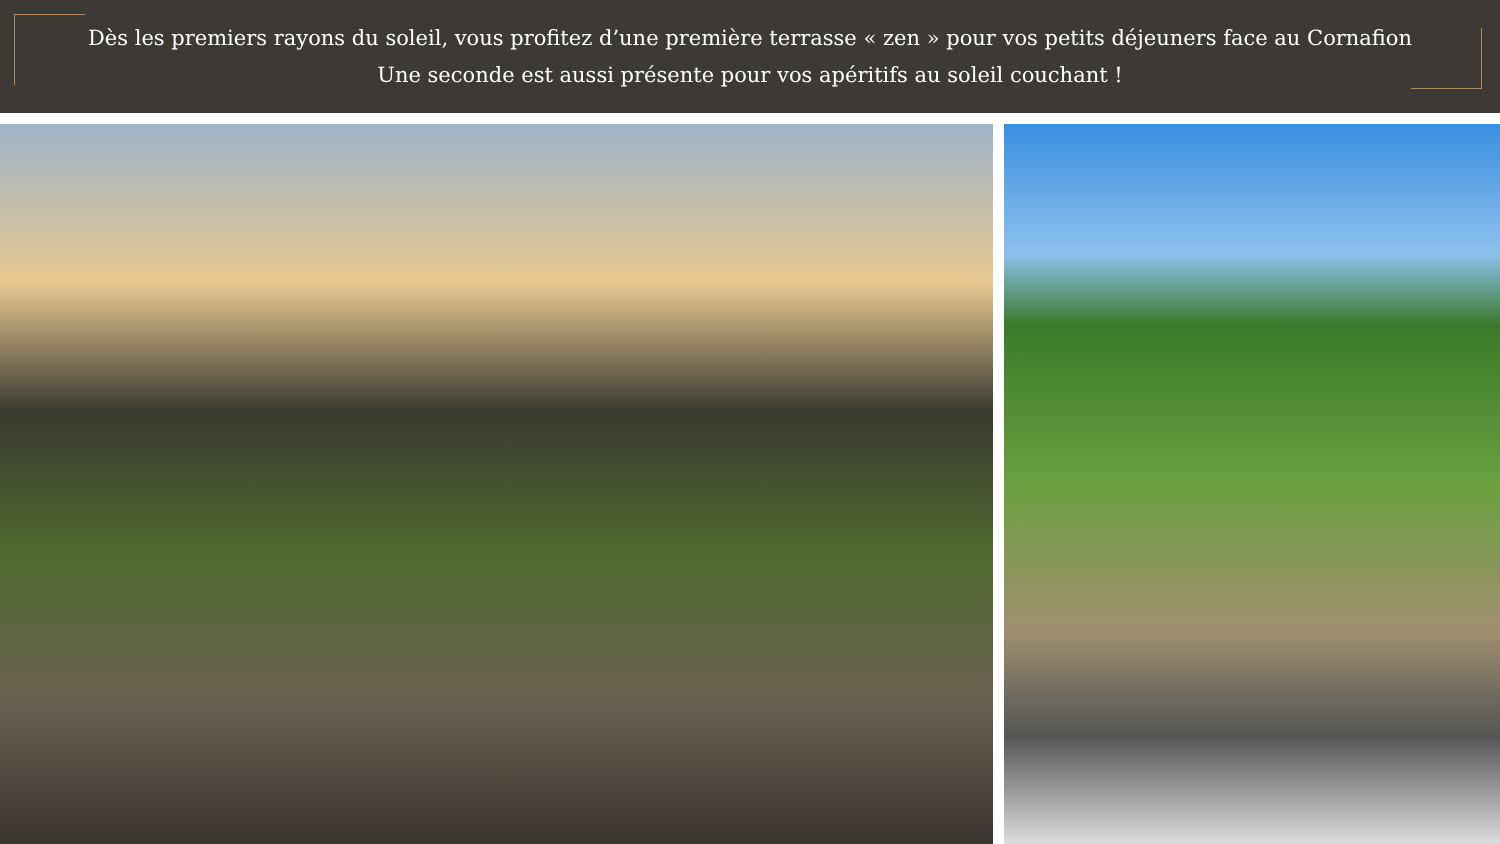Dès les premiers rayons du soleil, vous profitez d’une première terrasse « zen » pour vos petits déjeuners face au Cornafion
Une seconde est aussi présente pour vos apéritifs au soleil couchant !